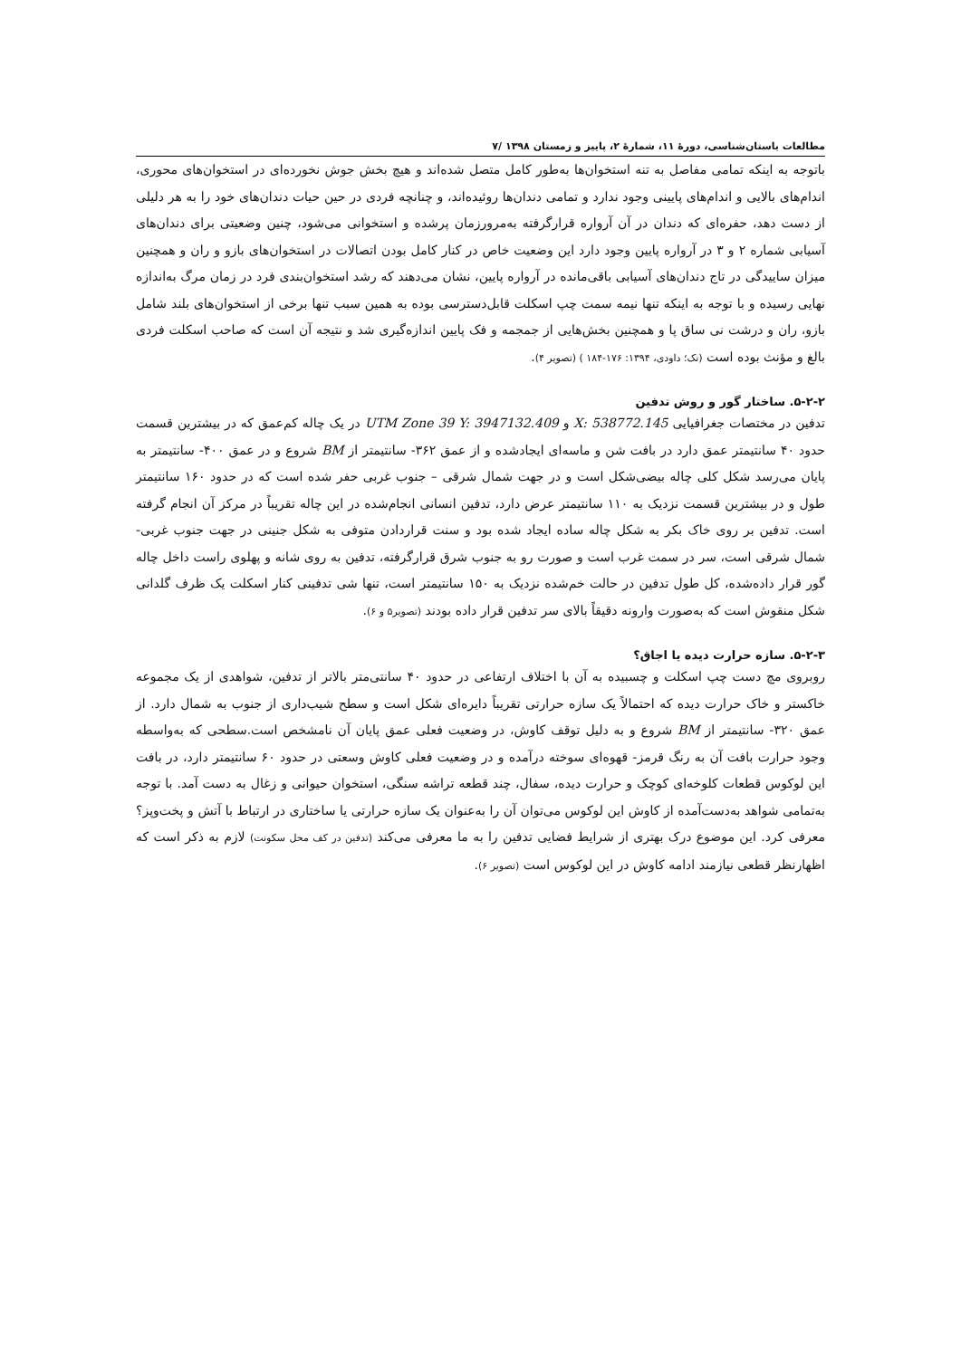مطالعات باستان‌شناسی، دورهٔ ۱۱، شمارهٔ ۲، پاییز و زمستان ۱۳۹۸ /۷
باتوجه به اینکه تمامی مفاصل به تنه استخوان‌ها به‌طور کامل متصل شده‌اند و هیچ بخش جوش نخورده‌ای در استخوان‌های محوری، اندام‌های بالایی و اندام‌های پایینی وجود ندارد و تمامی دندان‌ها روئیده‌اند، و چنانچه فردی در حین حیات دندان‌های خود را به هر دلیلی از دست دهد، حفره‌ای که دندان در آن آرواره قرارگرفته به‌مرورزمان پرشده و استخوانی می‌شود، چنین وضعیتی برای دندان‌های آسیابی شماره ۲ و ۳ در آرواره پایین وجود دارد این وضعیت خاص در کنار کامل بودن اتصالات در استخوان‌های بازو و ران و همچنین میزان ساییدگی در تاج دندان‌های آسیابی باقی‌مانده در آرواره پایین، نشان می‌دهند که رشد استخوان‌بندی فرد در زمان مرگ به‌اندازه نهایی رسیده و با توجه به اینکه تنها نیمه سمت چپ اسکلت قابل‌دسترسی بوده به همین سبب تنها برخی از استخوان‌های بلند شامل بازو، ران و درشت نی ساق پا و همچنین بخش‌هایی از جمجمه و فک پایین اندازه‌گیری شد و نتیجه آن است که صاحب اسکلت فردی بالغ و مؤنث بوده است (نک؛ داودی، ۱۳۹۴: ۱۷۶-۱۸۴ ) (تصویر ۴).
۵-۲-۲. ساختار گور و روش تدفین
تدفین در مختصات جغرافیایی X: 538772.145 و UTM Zone 39 Y: 3947132.409 در یک چاله کم‌عمق که در بیشترین قسمت حدود ۴۰ سانتیمتر عمق دارد در بافت شن و ماسه‌ای ایجادشده و از عمق ۳۶۲- سانتیمتر از BM شروع و در عمق ۴۰۰- سانتیمتر به پایان می‌رسد شکل کلی چاله بیضی‌شکل است و در جهت شمال شرقی – جنوب غربی حفر شده است که در حدود ۱۶۰ سانتیمتر طول و در بیشترین قسمت نزدیک به ۱۱۰ سانتیمتر عرض دارد، تدفین انسانی انجام‌شده در این چاله تقریباً در مرکز آن انجام گرفته است. تدفین بر روی خاک بکر به شکل چاله ساده ایجاد شده بود و سنت قراردادن متوفی به شکل جنینی در جهت جنوب غربی- شمال شرقی است، سر در سمت غرب است و صورت رو به جنوب شرق قرارگرفته، تدفین به روی شانه و پهلوی راست داخل چاله گور قرار داده‌شده، کل طول تدفین در حالت خم‌شده نزدیک به ۱۵۰ سانتیمتر است، تنها شی تدفینی کنار اسکلت یک ظرف گلدانی شکل منقوش است که به‌صورت وارونه دقیقاً بالای سر تدفین قرار داده بودند (تصویر۵ و ۶).
۵-۲-۳. سازه حرارت دیده یا اجاق؟
روبروی مچ دست چپ اسکلت و چسبیده به آن با اختلاف ارتفاعی در حدود ۴۰ سانتی‌متر بالاتر از تدفین، شواهدی از یک مجموعه خاکستر و خاک حرارت دیده که احتمالاً یک سازه حرارتی تقریباً دایره‌ای شکل است و سطح شیب‌داری از جنوب به شمال دارد. از عمق ۳۲۰- سانتیمتر از BM شروع و به دلیل توقف کاوش، در وضعیت فعلی عمق پایان آن نامشخص است.سطحی که به‌واسطه وجود حرارت بافت آن به رنگ قرمز- قهوه‌ای سوخته درآمده و در وضعیت فعلی کاوش وسعتی در حدود ۶۰ سانتیمتر دارد، در بافت این لوکوس قطعات کلوخه‌ای کوچک و حرارت دیده، سفال، چند قطعه تراشه سنگی، استخوان حیوانی و زغال به دست آمد. با توجه به‌تمامی شواهد به‌دست‌آمده از کاوش این لوکوس می‌توان آن را به‌عنوان یک سازه حرارتی یا ساختاری در ارتباط با آتش و پخت‌وپز؟ معرفی کرد. این موضوع درک بهتری از شرایط فضایی تدفین را به ما معرفی می‌کند (تدفین در کف محل سکونت) لازم به ذکر است که اظهارنظر قطعی نیازمند ادامه کاوش در این لوکوس است (تصویر ۶).